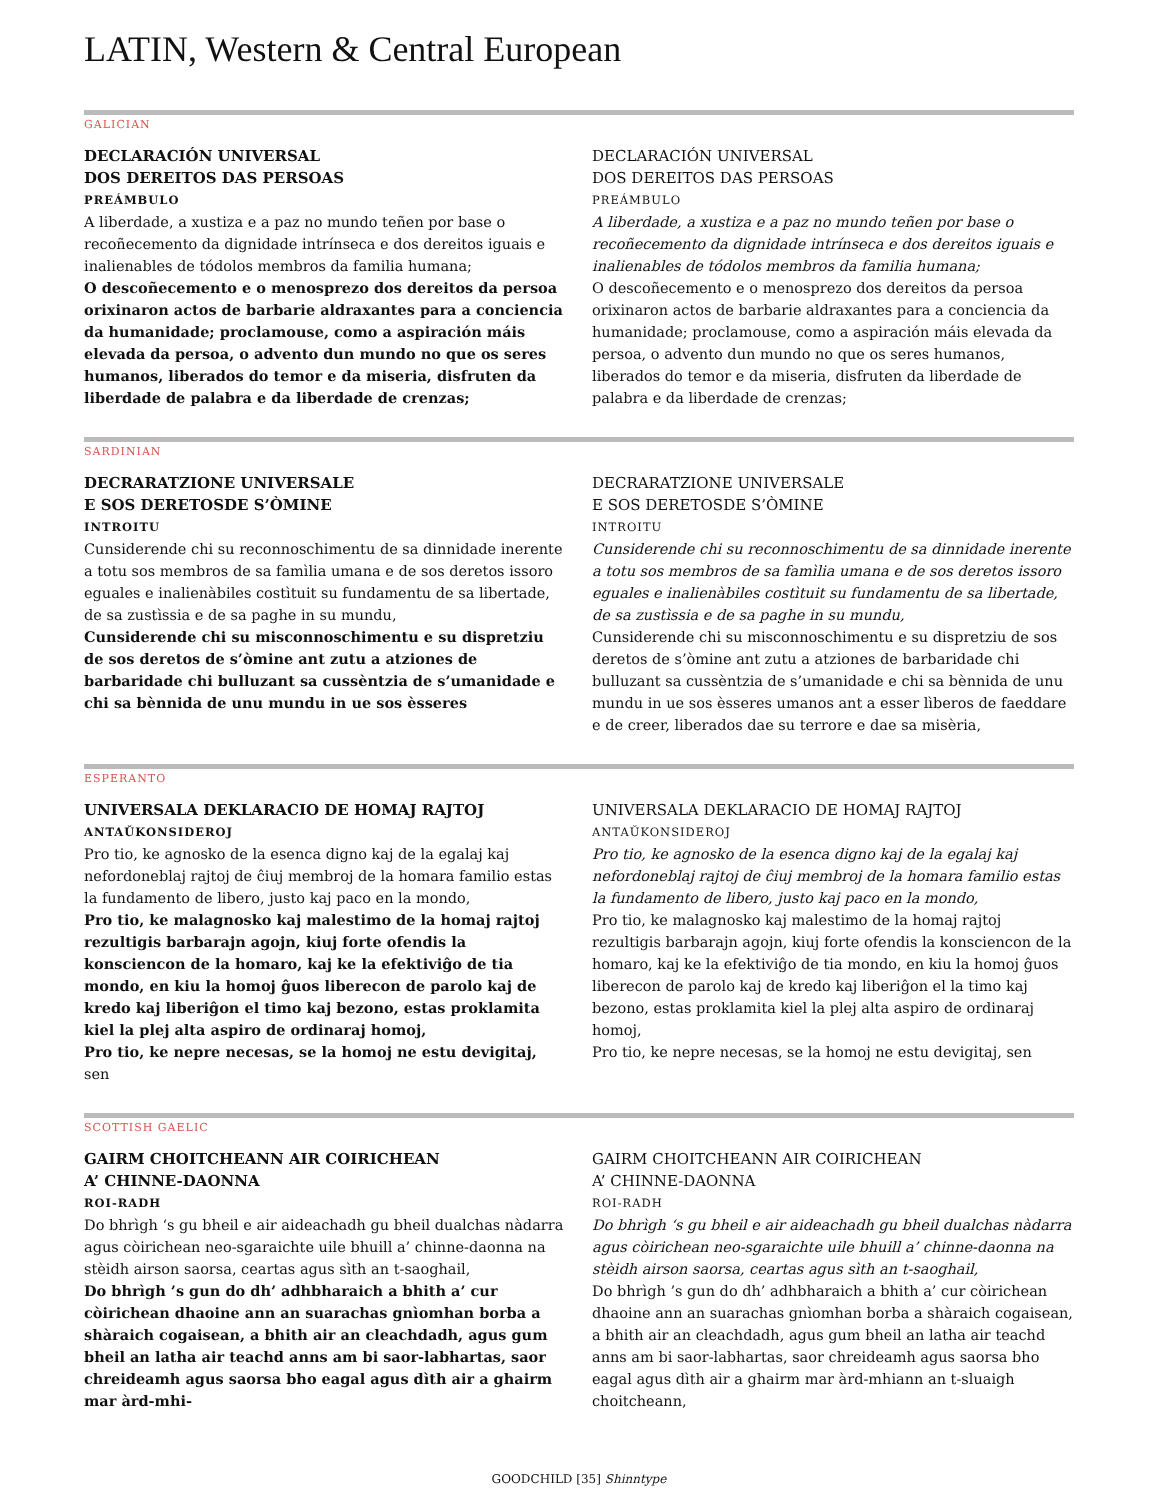LATIN, Western & Central European
GALICIAN
DECLARACIÓN UNIVERSAL
DOS DEREITOS DAS PERSOAS
PREÁMBULO
A liberdade, a xustiza e a paz no mundo teñen por base o recoñecemento da dignidade intrínseca e dos dereitos iguais e inalienables de tódolos membros da familia humana;
O descoñecemento e o menosprezo dos dereitos da persoa orixinaron actos de barbarie aldraxantes para a conciencia da humanidade; proclamouse, como a aspiración máis elevada da persoa, o advento dun mundo no que os seres humanos, liberados do temor e da miseria, disfruten da liberdade de palabra e da liberdade de crenzas;
DECLARACIÓN UNIVERSAL
DOS DEREITOS DAS PERSOAS
PREÁMBULO
A liberdade, a xustiza e a paz no mundo teñen por base o recoñecemento da dignidade intrínseca e dos dereitos iguais e inalienables de tódolos membros da familia humana;
O descoñecemento e o menosprezo dos dereitos da persoa orixinaron actos de barbarie aldraxantes para a conciencia da humanidade; proclamouse, como a aspiración máis elevada da persoa, o advento dun mundo no que os seres humanos, liberados do temor e da miseria, disfruten da liberdade de palabra e da liberdade de crenzas;
SARDINIAN
DECRARATZIONE UNIVERSALE
E SOS DERETOSDE S’ÒMINE
INTROITU
Cunsiderende chi su reconnoschimentu de sa dinnidade inerente a totu sos membros de sa famìlia umana e de sos deretos issoro eguales e inalienàbiles costìtuit su fundamentu de sa libertade, de sa zustìssia e de sa paghe in su mundu,
Cunsiderende chi su misconnoschimentu e su dispretziu de sos deretos de s’òmine ant zutu a atziones de barbaridade chi bulluzant sa cussèntzia de s’umanidade e chi sa bènnida de unu mundu in ue sos èsseres
DECRARATZIONE UNIVERSALE
E SOS DERETOSDE S’ÒMINE
INTROITU
Cunsiderende chi su reconnoschimentu de sa dinnidade inerente a totu sos membros de sa famìlia umana e de sos deretos issoro eguales e inalienàbiles costìtuit su fundamentu de sa libertade, de sa zustìssia e de sa paghe in su mundu,
Cunsiderende chi su misconnoschimentu e su dispretziu de sos deretos de s’òmine ant zutu a atziones de barbaridade chi bulluzant sa cussèntzia de s’umanidade e chi sa bènnida de unu mundu in ue sos èsseres umanos ant a esser lìberos de faeddare e de creer, liberados dae su terrore e dae sa misèria,
ESPERANTO
UNIVERSALA DEKLARACIO DE HOMAJ RAJTOJ
ANTAŬKONSIDEROJ
Pro tio, ke agnosko de la esenca digno kaj de la egalaj kaj nefordoneblaj rajtoj de ĉiuj membroj de la homara familio estas la fundamento de libero, justo kaj paco en la mondo,
Pro tio, ke malagnosko kaj malestimo de la homaj rajtoj rezultigis barbarajn agojn, kiuj forte ofendis la konsciencon de la homaro, kaj ke la efektiviĝo de tia mondo, en kiu la homoj ĝuos liberecon de parolo kaj de kredo kaj liberiĝon el timo kaj bezono, estas proklamita kiel la plej alta aspiro de ordinaraj homoj,
Pro tio, ke nepre necesas, se la homoj ne estu devigitaj, sen
UNIVERSALA DEKLARACIO DE HOMAJ RAJTOJ
ANTAŬKONSIDEROJ
Pro tio, ke agnosko de la esenca digno kaj de la egalaj kaj nefordoneblaj rajtoj de ĉiuj membroj de la homara familio estas la fundamento de libero, justo kaj paco en la mondo,
Pro tio, ke malagnosko kaj malestimo de la homaj rajtoj rezultigis barbarajn agojn, kiuj forte ofendis la konsciencon de la homaro, kaj ke la efektiviĝo de tia mondo, en kiu la homoj ĝuos liberecon de parolo kaj de kredo kaj liberiĝon el la timo kaj bezono, estas proklamita kiel la plej alta aspiro de ordinaraj homoj,
Pro tio, ke nepre necesas, se la homoj ne estu devigitaj, sen
SCOTTISH GAELIC
GAIRM CHOITCHEANN AIR COIRICHEAN
A’ CHINNE-DAONNA
ROI-RADH
Do bhrìgh ‘s gu bheil e air aideachadh gu bheil dualchas nàdarra agus còirichean neo-sgaraichte uile bhuill a’ chinne-daonna na stèidh airson saorsa, ceartas agus sìth an t-saoghail,
Do bhrìgh ’s gun do dh’ adhbharaich a bhith a’ cur còirichean dhaoine ann an suarachas gnìomhan borba a shàraich cogaisean, a bhith air an cleachdadh, agus gum bheil an latha air teachd anns am bi saor-labhartas, saor chreideamh agus saorsa bho eagal agus dìth air a ghairm mar àrd-mhi-
GAIRM CHOITCHEANN AIR COIRICHEAN
A’ CHINNE-DAONNA
ROI-RADH
Do bhrìgh ‘s gu bheil e air aideachadh gu bheil dualchas nàdarra agus còirichean neo-sgaraichte uile bhuill a’ chinne-daonna na stèidh airson saorsa, ceartas agus sìth an t-saoghail,
Do bhrìgh ’s gun do dh’ adhbharaich a bhith a’ cur còirichean dhaoine ann an suarachas gnìomhan borba a shàraich cogaisean, a bhith air an cleachdadh, agus gum bheil an latha air teachd anns am bi saor-labhartas, saor chreideamh agus saorsa bho eagal agus dìth air a ghairm mar àrd-mhiann an t-sluaigh choitcheann,
GOODCHILD [35] Shinntype